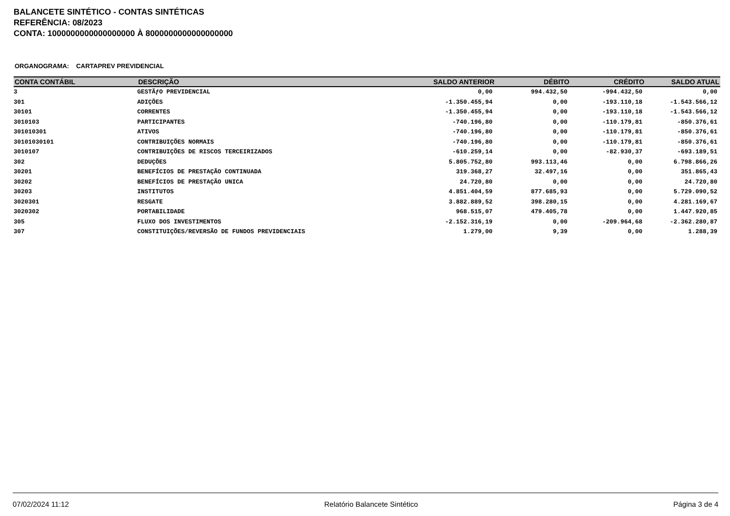BALANCETE SINTÉTICO - CONTAS SINTÉTICAS
REFERÊNCIA: 08/2023
CONTA: 1000000000000000000 À 8000000000000000000
ORGANOGRAMA: CARTAPREV PREVIDENCIAL
| CONTA CONTÁBIL | DESCRIÇÃO | SALDO ANTERIOR | DÉBITO | CRÉDITO | SALDO ATUAL |
| --- | --- | --- | --- | --- | --- |
| 3 | GESTÃƒO PREVIDENCIAL | 0,00 | 994.432,50 | -994.432,50 | 0,00 |
| 301 | ADIÇÕES | -1.350.455,94 | 0,00 | -193.110,18 | -1.543.566,12 |
| 30101 | CORRENTES | -1.350.455,94 | 0,00 | -193.110,18 | -1.543.566,12 |
| 3010103 | PARTICIPANTES | -740.196,80 | 0,00 | -110.179,81 | -850.376,61 |
| 301010301 | ATIVOS | -740.196,80 | 0,00 | -110.179,81 | -850.376,61 |
| 30101030101 | CONTRIBUIÇÕES NORMAIS | -740.196,80 | 0,00 | -110.179,81 | -850.376,61 |
| 3010107 | CONTRIBUIÇÕES DE RISCOS TERCEIRIZADOS | -610.259,14 | 0,00 | -82.930,37 | -693.189,51 |
| 302 | DEDUÇÕES | 5.805.752,80 | 993.113,46 | 0,00 | 6.798.866,26 |
| 30201 | BENEFÍCIOS DE PRESTAÇÃO CONTINUADA | 319.368,27 | 32.497,16 | 0,00 | 351.865,43 |
| 30202 | BENEFÍCIOS DE PRESTAÇÃO UNICA | 24.720,80 | 0,00 | 0,00 | 24.720,80 |
| 30203 | INSTITUTOS | 4.851.404,59 | 877.685,93 | 0,00 | 5.729.090,52 |
| 3020301 | RESGATE | 3.882.889,52 | 398.280,15 | 0,00 | 4.281.169,67 |
| 3020302 | PORTABILIDADE | 968.515,07 | 479.405,78 | 0,00 | 1.447.920,85 |
| 305 | FLUXO DOS INVESTIMENTOS | -2.152.316,19 | 0,00 | -209.964,68 | -2.362.280,87 |
| 307 | CONSTITUIÇÕES/REVERSÃO DE FUNDOS PREVIDENCIAIS | 1.279,00 | 9,39 | 0,00 | 1.288,39 |
07/02/2024 11:12 Relatório Balancete Sintético Página 3 de 4